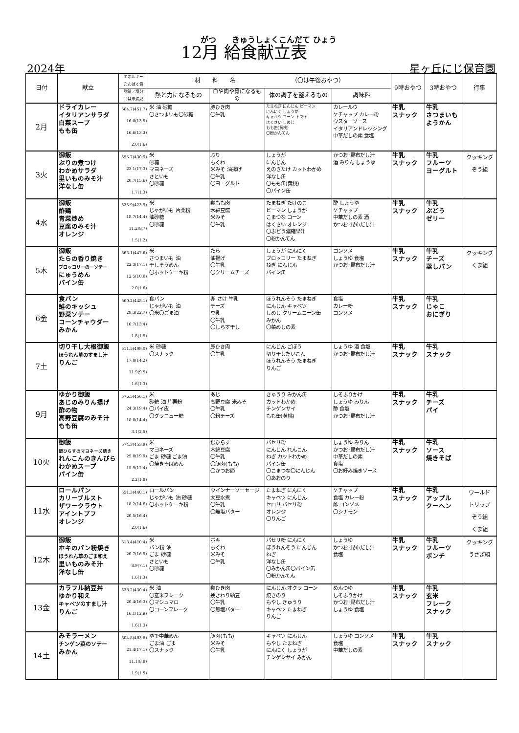がつ　　きゅうしょくこんだて ひょう
12月 給食献立表
2024年 星ヶ丘にじ保育園
| 日付 | 献立 | エネルギー たんぱく質 | 材 料 名 （〇は午後おやつ） | | | | 9時おやつ | 3時おやつ | 行事 |
| --- | --- | --- | --- | --- | --- | --- | --- | --- | --- |
| | | 脂質／塩分 ( )は未満児 | 熱と力になるもの | 血や肉や骨になるもの | 体の調子を整えるもの | 調味料 | | | |
| 2月 | ドライカレー イタリアンサラダ 白菜スープ もも缶 | 564.7(451.7) 16.8(13.5) 16.6(13.3) 2.0(1.6) | 米 油 砂糖 〇さつまいも〇砂糖 | 豚ひき肉 〇牛乳 | たまねぎ にんじん ピーマン にんにく しょうが キャベツ コーン トマト はくさい しめじ もも缶(黄桃) 〇粉かんてん | カレールウ ケチャップ カレー粉 ウスターソース イタリアンドレッシング 中華だしの素 食塩 | 牛乳 スナック | 牛乳 さつまいも ようかん | |
| 3火 | 御飯 ぶりの煮つけ わかめサラダ 里いものみそ汁 洋なし缶 | 555.7(430.9) 23.1(17.3) 20.7(15.6) 1.7(1.3) | 米 砂糖 マヨネーズ さといも 〇砂糖 | ぶり ちくわ 米みそ 油揚げ 〇牛乳 〇ヨーグルト | しょうが にんじん えのきたけ カットわかめ 洋なし缶 〇もも缶(黄桃) 〇パイン缶 | かつお･昆布だし汁 酒 みりん しょうゆ | 牛乳 スナック | 牛乳 フルーツ ヨーグルト | クッキング ぞう組 |
| 4水 | 御飯 酢鶏 青菜炒め 豆腐のみそ汁 オレンジ | 535.9(423.9) 18.7(14.4) 11.2(8.7) 1.5(1.2) | 米 じゃがいも 片栗粉 油砂糖 〇砂糖 | 鶏もも肉 木綿豆腐 米みそ 〇牛乳 | たまねぎ たけのこ ピーマン しょうが こまつな コーン はくさい オレンジ 〇ぶどう濃縮果汁 〇粉かんてん | 酢 しょうゆ ケチャップ 中華だしの素 酒 かつお･昆布だし汁 | 牛乳 スナック | 牛乳 ぶどう ゼリー | |
| 5木 | 御飯 たらの香り焼き ブロッコリーの一ソテー にゅうめん パイン缶 | 563.1(447.6) 22.3(17.1) 12.5(10.0) 2.0(1.6) | 米 さつまいも 油 干しそうめん 〇ホットケーキ粉 | たら 油揚げ 〇牛乳 〇クリームチーズ | しょうが にんにく ブロッコリー たまねぎ ねぎ にんじん パイン缶 | コンソメ しょうゆ 食塩 かつお･昆布だし汁 | 牛乳 スナック | 牛乳 チーズ 蒸しパン | クッキング くま組 |
| 6金 | 食パン 鮭のキッシュ 野菜ソテー コーンチャウダー みかん | 560.2(448.1) 28.3(22.7) 16.7(13.4) 1.8(1.5) | 食パン じゃがいも 油 〇米〇ごま油 | 卵 さけ 牛乳 チーズ 豆乳 〇牛乳 〇しらす干し | ほうれんそう たまねぎ にんじん キャベツ しめじ クリームコーン缶 みかん 〇菜めしの素 | 食塩 カレー粉 コンソメ | 牛乳 スナック | 牛乳 じゃこ おにぎり | |
| 7土 | 切り干し大根御飯 ほうれん草のすまし汁 りんご | 511.5(409.0) 17.8(14.2) 11.9(9.5) 1.6(1.3) | 米 砂糖 〇スナック | 豚ひき肉 〇牛乳 | にんじん ごぼう 切り干しだいこん ほうれんそう たまねぎ りんご | しょうゆ 酒 食塩 かつお･昆布だし汁 | 牛乳 スナック | 牛乳 スナック | |
| 9月 | ゆかり御飯 あじのみりん揚げ 酢の物 高野豆腐のみそ汁 もも缶 | 576.5(456.1) 24.3(19.4) 18.0(14.4) 3.1(2.5) | 米 砂糖 油 片栗粉 〇パイ皮 〇グラニュー糖 | あじ 高野豆腐 米みそ 〇牛乳 〇粉チーズ | きゅうり みかん缶 カットわかめ チンゲンサイ もも缶(黄桃) | しそふりかけ しょうゆ みりん 酢 食塩 かつお･昆布だし汁 | 牛乳 スナック | 牛乳 チーズ パイ | |
| 10火 | 御飯 銀ひらすのマヨネーズ焼き れんこんのきんぴら わかめスープ パイン缶 | 574.3(453.9) 25.8(19.9) 15.9(12.4) 2.2(1.8) | 米 マヨネーズ ごま 砂糖 ごま油 〇焼きそばめん | 銀ひらす 木綿豆腐 〇牛乳 〇豚肉(もも) 〇かつお節 | パセリ粉 にんじん れんこん ねぎ カットわかめ パイン缶 〇こまつな〇にんじん 〇あおのり | しょうゆ みりん かつお･昆布だし汁 中華だしの素 食塩 〇お好み焼きソース | 牛乳 スナック | 牛乳 ソース 焼きそば | |
| 11水 | ロールパン カリーブルスト ザワークラウト アイントプフ オレンジ | 551.3(440.1) 18.2(14.6) 20.5(16.4) 2.0(1.6) | ロールパン じゃがいも 油 砂糖 〇ホットケーキ粉 | ウインナーソーセージ 大豆水煮 〇牛乳 〇無塩バター | たまねぎ にんにく キャベツ にんじん セロリ パセリ粉 オレンジ 〇りんご | ケチャップ 食塩 カレー粉 酢 コンソメ 〇シナモン | 牛乳 スナック | 牛乳 アップル クーヘン | ワールド トリップ ぞう組 くま組 |
| 12木 | 御飯 ホキのパン粉焼き ほうれん草のごま和え 里いものみそ汁 洋なし缶 | 513.4(410.4) 20.7(16.5) 8.9(7.1) 1.6(1.3) | 米 パン粉 油 ごま 砂糖 さといも 〇砂糖 | ホキ ちくわ 米みそ 〇牛乳 | パセリ粉 にんにく ほうれんそう にんじん ねぎ 洋なし缶 〇みかん缶〇パイン缶 〇粉かんてん | しょうゆ かつお･昆布だし汁 食塩 | 牛乳 スナック | 牛乳 フルーツ ポンチ | クッキング うさぎ組 |
| 13金 | カラフル納豆丼 ゆかり和え キャベツのすまし汁 りんご | 538.2(430.4) 20.4(16.3) 16.1(12.9) 1.6(1.3) | 米 油 〇玄米フレーク 〇マシュマロ 〇コーンフレーク | 鶏ひき肉 挽きわり納豆 〇牛乳 〇無塩バター | にんじん オクラ コーン 焼きのり もやし きゅうり キャベツ たまねぎ りんご | めんつゆ しそふりかけ かつお･昆布だし汁 しょうゆ 食塩 | 牛乳 スナック | 牛乳 玄米 フレーク スナック | |
| 14土 | みそラーメン チンゲン菜のソテー みかん | 504.8(403.8) 21.4(17.1) 11.1(8.8) 1.9(1.5) | ゆで中華めん ごま油 ごま 〇スナック | 豚肉(もも) 米みそ 〇牛乳 | キャベツ にんじん もやし たまねぎ にんにく しょうが チンゲンサイ みかん | しょうゆ コンソメ 食塩 中華だしの素 | 牛乳 スナック | 牛乳 スナック | |